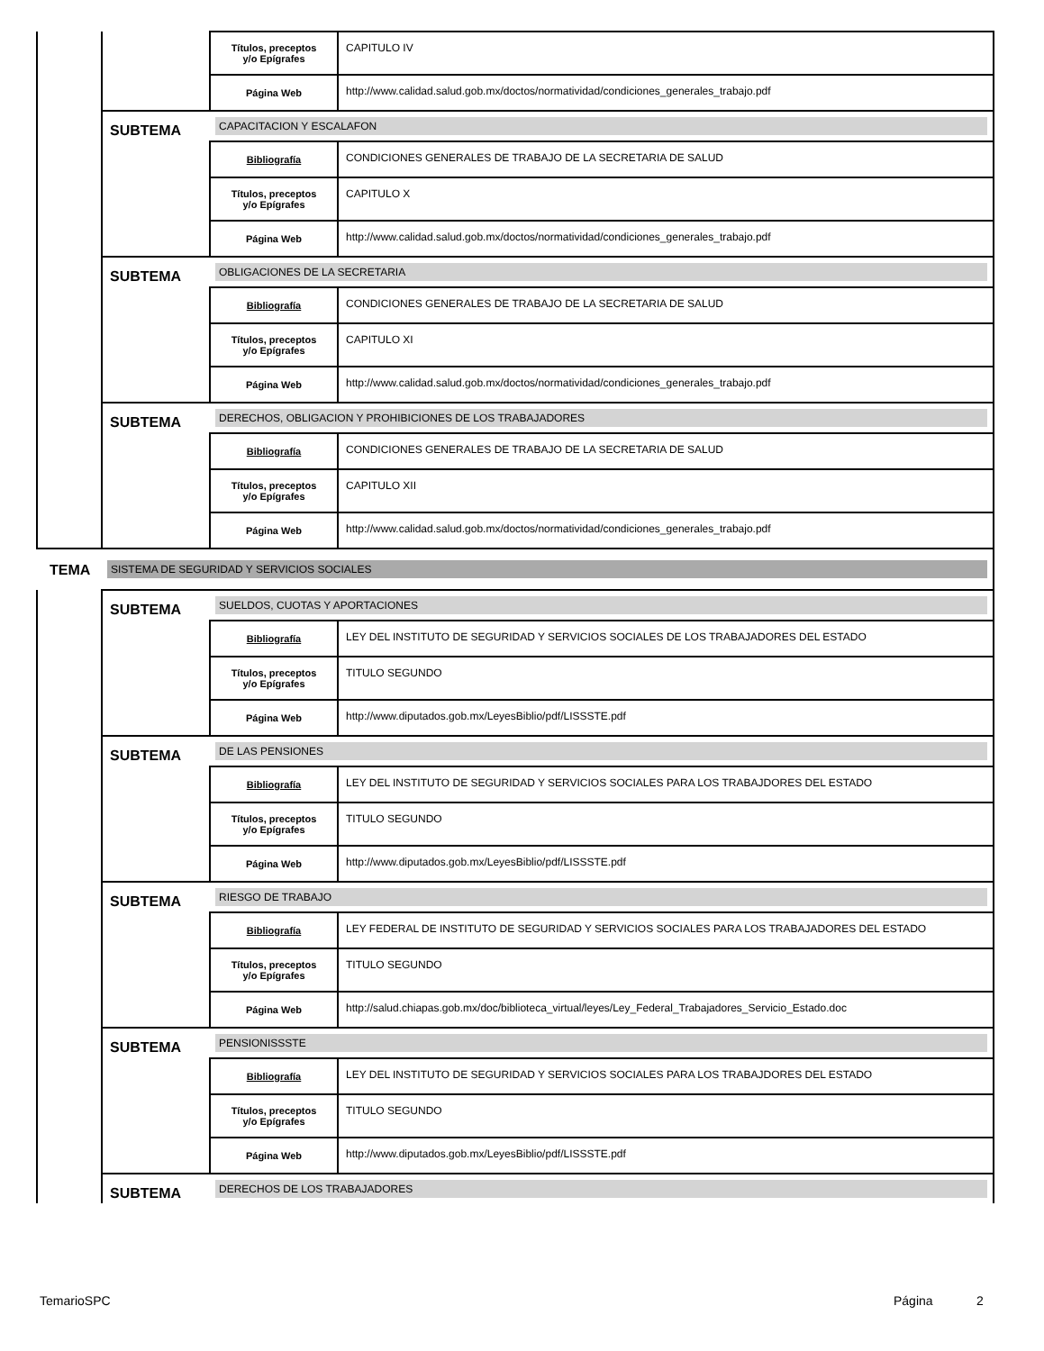| | | Títulos, preceptos y/o Epígrafes | CAPITULO IV |
| | | Página Web | http://www.calidad.salud.gob.mx/doctos/normatividad/condiciones_generales_trabajo.pdf |
| | SUBTEMA | CAPACITACION Y ESCALAFON | |
| | | Bibliografía | CONDICIONES GENERALES DE TRABAJO DE LA SECRETARIA DE SALUD |
| | | Títulos, preceptos y/o Epígrafes | CAPITULO X |
| | | Página Web | http://www.calidad.salud.gob.mx/doctos/normatividad/condiciones_generales_trabajo.pdf |
| | SUBTEMA | OBLIGACIONES DE LA SECRETARIA | |
| | | Bibliografía | CONDICIONES GENERALES DE TRABAJO DE LA SECRETARIA DE SALUD |
| | | Títulos, preceptos y/o Epígrafes | CAPITULO XI |
| | | Página Web | http://www.calidad.salud.gob.mx/doctos/normatividad/condiciones_generales_trabajo.pdf |
| | SUBTEMA | DERECHOS, OBLIGACION Y PROHIBICIONES DE LOS TRABAJADORES | |
| | | Bibliografía | CONDICIONES GENERALES DE TRABAJO DE LA SECRETARIA DE SALUD |
| | | Títulos, preceptos y/o Epígrafes | CAPITULO XII |
| | | Página Web | http://www.calidad.salud.gob.mx/doctos/normatividad/condiciones_generales_trabajo.pdf |
| TEMA | SISTEMA DE SEGURIDAD Y SERVICIOS SOCIALES | | |
| | SUBTEMA | SUELDOS, CUOTAS Y APORTACIONES | |
| | | Bibliografía | LEY DEL INSTITUTO DE SEGURIDAD Y SERVICIOS SOCIALES DE LOS TRABAJADORES DEL ESTADO |
| | | Títulos, preceptos y/o Epígrafes | TITULO SEGUNDO |
| | | Página Web | http://www.diputados.gob.mx/LeyesBiblio/pdf/LISSSTE.pdf |
| | SUBTEMA | DE LAS PENSIONES | |
| | | Bibliografía | LEY DEL INSTITUTO DE SEGURIDAD Y SERVICIOS SOCIALES PARA LOS TRABAJDORES DEL ESTADO |
| | | Títulos, preceptos y/o Epígrafes | TITULO SEGUNDO |
| | | Página Web | http://www.diputados.gob.mx/LeyesBiblio/pdf/LISSSTE.pdf |
| | SUBTEMA | RIESGO DE TRABAJO | |
| | | Bibliografía | LEY FEDERAL DE INSTITUTO DE SEGURIDAD Y SERVICIOS SOCIALES PARA LOS TRABAJADORES DEL ESTADO |
| | | Títulos, preceptos y/o Epígrafes | TITULO SEGUNDO |
| | | Página Web | http://salud.chiapas.gob.mx/doc/biblioteca_virtual/leyes/Ley_Federal_Trabajadores_Servicio_Estado.doc |
| | SUBTEMA | PENSIONISSSTE | |
| | | Bibliografía | LEY DEL INSTITUTO DE SEGURIDAD Y SERVICIOS SOCIALES PARA LOS TRABAJDORES DEL ESTADO |
| | | Títulos, preceptos y/o Epígrafes | TITULO SEGUNDO |
| | | Página Web | http://www.diputados.gob.mx/LeyesBiblio/pdf/LISSSTE.pdf |
| | SUBTEMA | DERECHOS DE LOS TRABAJADORES | |
TemarioSPC Página 2